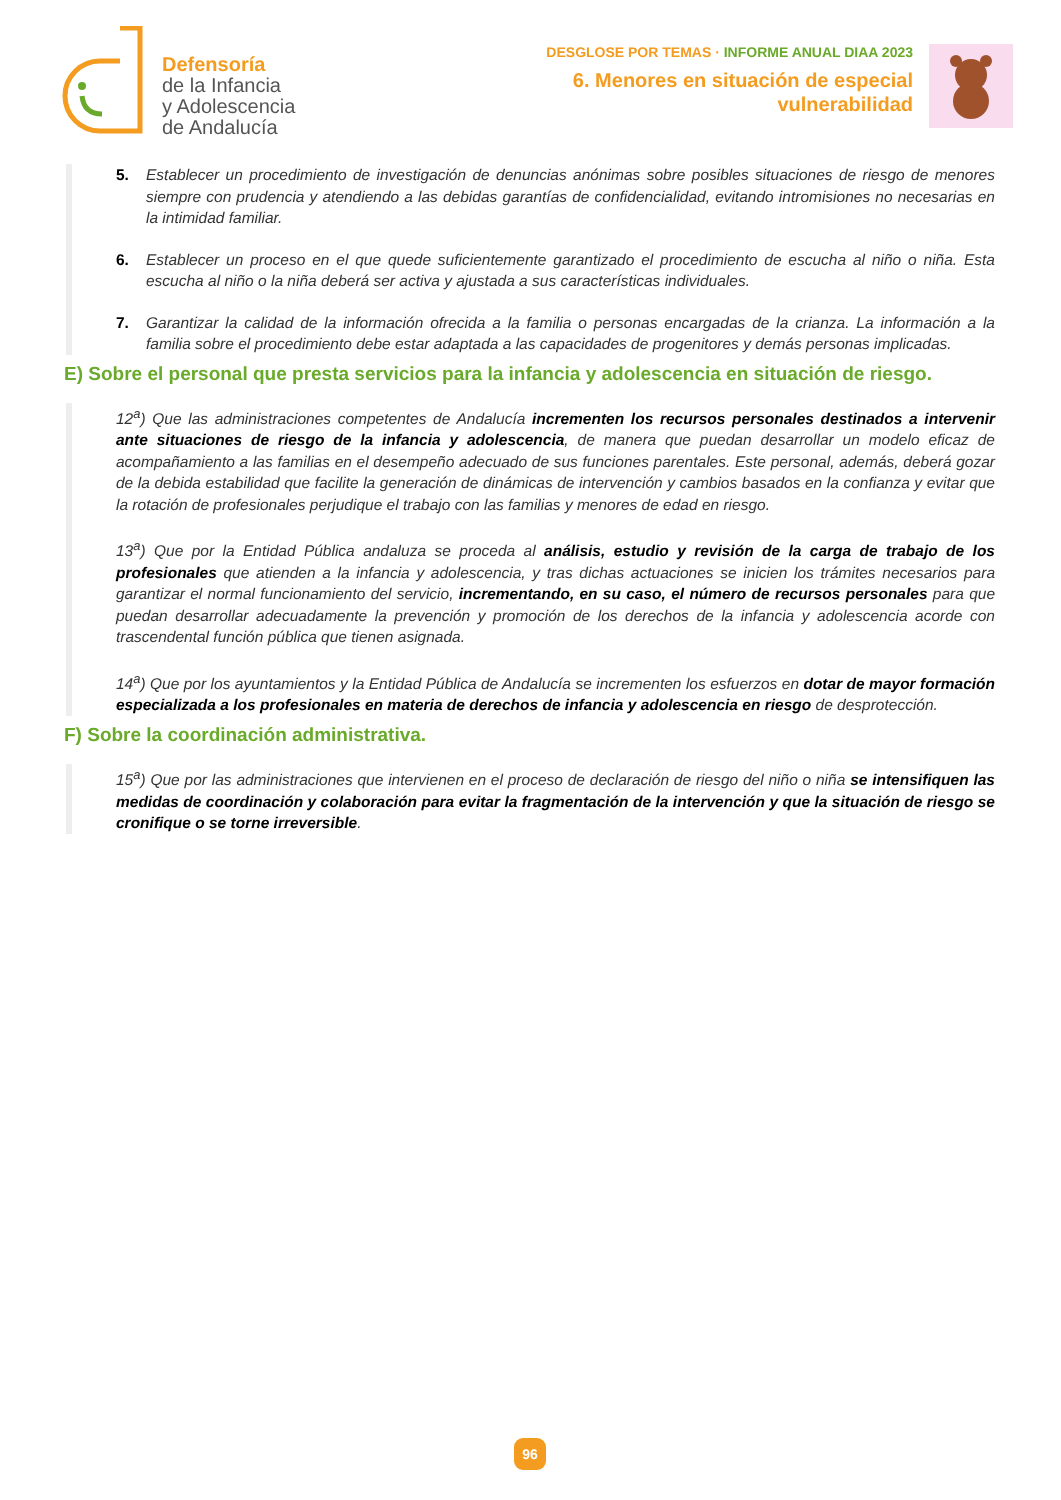Defensoría
de la Infancia
y Adolescencia
de Andalucía
DESGLOSE POR TEMAS · INFORME ANUAL DIAA 2023
6. Menores en situación de especial
vulnerabilidad
5. Establecer un procedimiento de investigación de denuncias anónimas sobre posibles situaciones de riesgo de menores siempre con prudencia y atendiendo a las debidas garantías de confidencialidad, evitando intromisiones no necesarias en la intimidad familiar.
6. Establecer un proceso en el que quede suficientemente garantizado el procedimiento de escucha al niño o niña. Esta escucha al niño o la niña deberá ser activa y ajustada a sus características individuales.
7. Garantizar la calidad de la información ofrecida a la familia o personas encargadas de la crianza. La información a la familia sobre el procedimiento debe estar adaptada a las capacidades de progenitores y demás personas implicadas.
E) Sobre el personal que presta servicios para la infancia y adolescencia en situación de riesgo.
12<sup>a</sup>) Que las administraciones competentes de Andalucía incrementen los recursos personales destinados a intervenir ante situaciones de riesgo de la infancia y adolescencia, de manera que puedan desarrollar un modelo eficaz de acompañamiento a las familias en el desempeño adecuado de sus funciones parentales. Este personal, además, deberá gozar de la debida estabilidad que facilite la generación de dinámicas de intervención y cambios basados en la confianza y evitar que la rotación de profesionales perjudique el trabajo con las familias y menores de edad en riesgo.
13<sup>a</sup>) Que por la Entidad Pública andaluza se proceda al análisis, estudio y revisión de la carga de trabajo de los profesionales que atienden a la infancia y adolescencia, y tras dichas actuaciones se inicien los trámites necesarios para garantizar el normal funcionamiento del servicio, incrementando, en su caso, el número de recursos personales para que puedan desarrollar adecuadamente la prevención y promoción de los derechos de la infancia y adolescencia acorde con trascendental función pública que tienen asignada.
14<sup>a</sup>) Que por los ayuntamientos y la Entidad Pública de Andalucía se incrementen los esfuerzos en dotar de mayor formación especializada a los profesionales en materia de derechos de infancia y adolescencia en riesgo de desprotección.
F) Sobre la coordinación administrativa.
15<sup>a</sup>) Que por las administraciones que intervienen en el proceso de declaración de riesgo del niño o niña se intensifiquen las medidas de coordinación y colaboración para evitar la fragmentación de la intervención y que la situación de riesgo se cronifique o se torne irreversible.
96